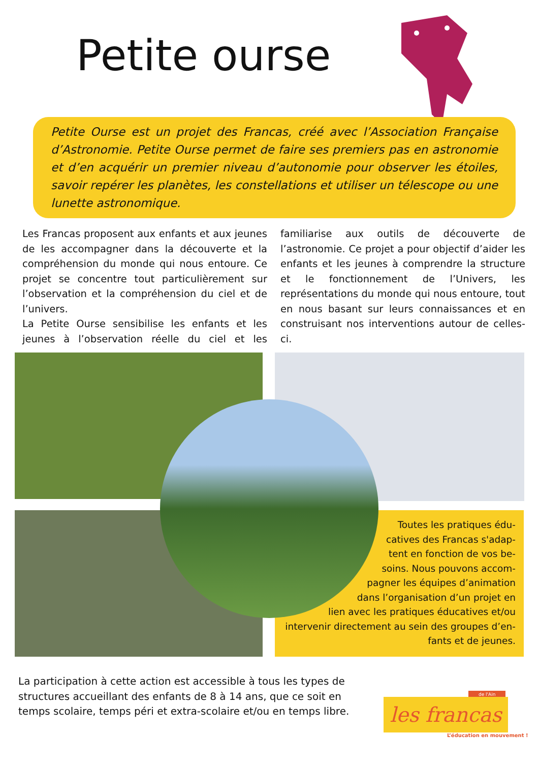Petite ourse
Petite Ourse est un projet des Francas, créé avec l’Association Française d’Astronomie. Petite Ourse permet de faire ses premiers pas en astronomie et d’en acquérir un premier niveau d’autonomie pour observer les étoiles, savoir repérer les planètes, les constellations et utiliser un télescope ou une lunette astronomique.
Les Francas proposent aux enfants et aux jeunes de les accompagner dans la découverte et la compréhension du monde qui nous entoure. Ce projet se concentre tout particulièrement sur l’observation et la compréhension du ciel et de l’univers.
La Petite Ourse sensibilise les enfants et les jeunes à l’observation réelle du ciel et les familiarise aux outils de découverte de l’astronomie. Ce projet a pour objectif d’aider les enfants et les jeunes à comprendre la structure et le fonctionnement de l’Univers, les représentations du monde qui nous entoure, tout en nous basant sur leurs connaissances et en construisant nos interventions autour de celles-ci.
Toutes les pratiques édu-
catives des Francas s'adap-
tent en fonction de vos be-
soins. Nous pouvons accom-
pagner les équipes d’animation
dans l’organisation d’un projet en
lien avec les pratiques éducatives et/ou
intervenir directement au sein des groupes d’en-
fants et de jeunes.
La participation à cette action est accessible à tous les types de structures accueillant des enfants de 8 à 14 ans, que ce soit en temps scolaire, temps péri et extra-scolaire et/ou en temps libre.
de l'Ain
les francas
L’éducation en mouvement !